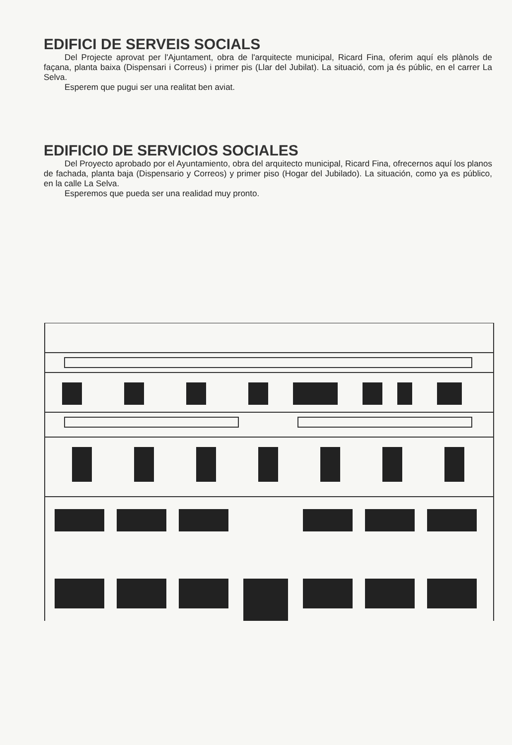EDIFICI DE SERVEIS SOCIALS
Del Projecte aprovat per l'Ajuntament, obra de l'arquitecte municipal, Ricard Fina, oferim aquí els plànols de façana, planta baixa (Dispensari i Correus) i primer pis (Llar del Jubilat). La situació, com ja és públic, en el carrer La Selva.
Esperem que pugui ser una realitat ben aviat.
EDIFICIO DE SERVICIOS SOCIALES
Del Proyecto aprobado por el Ayuntamiento, obra del arquitecto municipal, Ricard Fina, ofrecernos aquí los planos de fachada, planta baja (Dispensario y Correos) y primer piso (Hogar del Jubilado). La situación, como ya es público, en la calle La Selva.
Esperemos que pueda ser una realidad muy pronto.